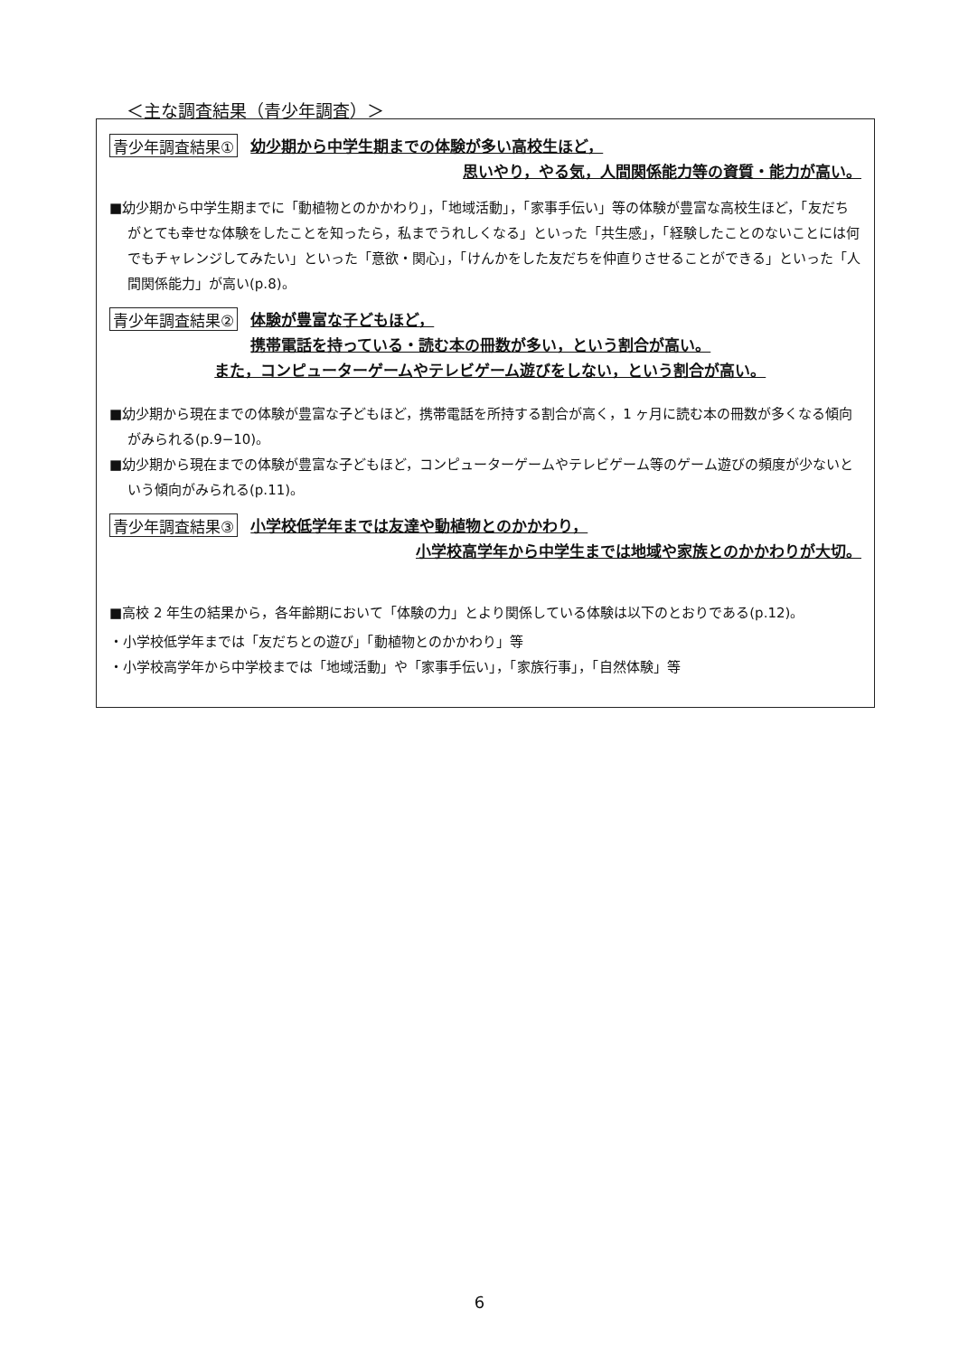＜主な調査結果（青少年調査）＞
青少年調査結果①
幼少期から中学生期までの体験が多い高校生ほど，
思いやり，やる気，人間関係能力等の資質・能力が高い。
■幼少期から中学生期までに「動植物とのかかわり」，「地域活動」，「家事手伝い」等の体験が豊富な高校生ほど，「友だちがとても幸せな体験をしたことを知ったら，私までうれしくなる」といった「共生感」，「経験したことのないことには何でもチャレンジしてみたい」といった「意欲・関心」，「けんかをした友だちを仲直りさせることができる」といった「人間関係能力」が高い(p.8)。
青少年調査結果②
体験が豊富な子どもほど，
携帯電話を持っている・読む本の冊数が多い，という割合が高い。
また，コンピューターゲームやテレビゲーム遊びをしない，という割合が高い。
■幼少期から現在までの体験が豊富な子どもほど，携帯電話を所持する割合が高く，1 ヶ月に読む本の冊数が多くなる傾向がみられる(p.9−10)。
■幼少期から現在までの体験が豊富な子どもほど，コンピューターゲームやテレビゲーム等のゲーム遊びの頻度が少ないという傾向がみられる(p.11)。
青少年調査結果③
小学校低学年までは友達や動植物とのかかわり，
小学校高学年から中学生までは地域や家族とのかかわりが大切。
■高校 2 年生の結果から，各年齢期において「体験の力」とより関係している体験は以下のとおりである(p.12)。
・小学校低学年までは「友だちとの遊び」「動植物とのかかわり」等
・小学校高学年から中学校までは「地域活動」や「家事手伝い」，「家族行事」，「自然体験」等
6